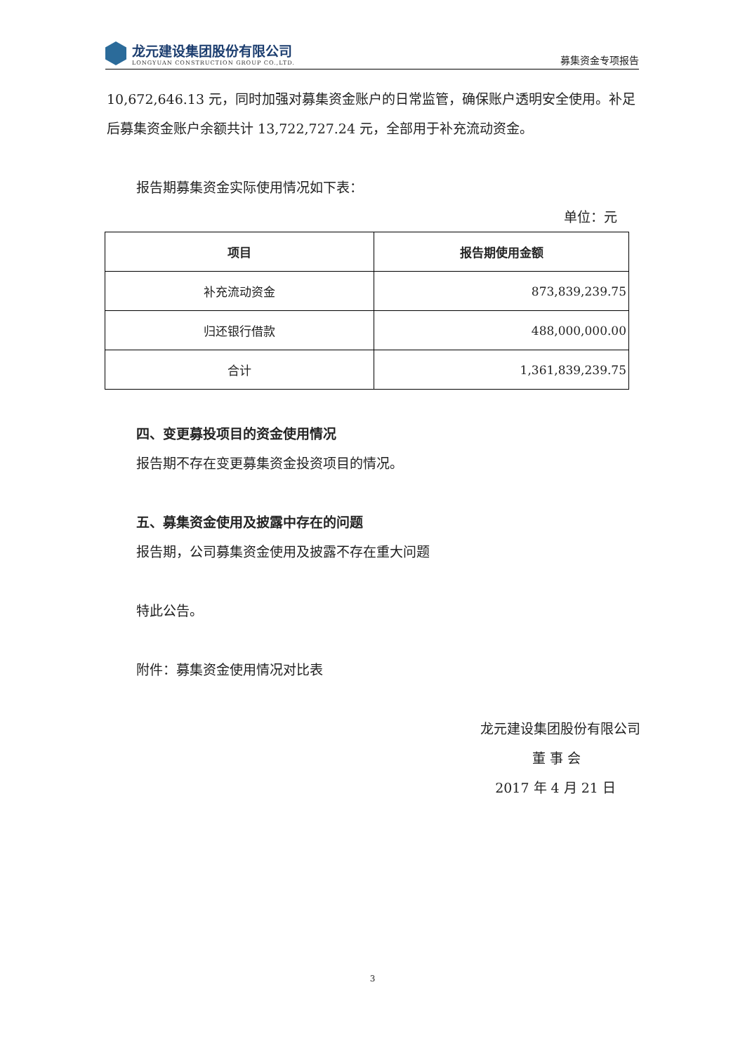龙元建设集团股份有限公司
LONGYUAN CONSTRUCTION GROUP CO.,LTD.
募集资金专项报告
10,672,646.13 元，同时加强对募集资金账户的日常监管，确保账户透明安全使用。补足后募集资金账户余额共计 13,722,727.24 元，全部用于补充流动资金。
报告期募集资金实际使用情况如下表：
单位：元
| 项目 | 报告期使用金额 |
| --- | --- |
| 补充流动资金 | 873,839,239.75 |
| 归还银行借款 | 488,000,000.00 |
| 合计 | 1,361,839,239.75 |
四、变更募投项目的资金使用情况
报告期不存在变更募集资金投资项目的情况。
五、募集资金使用及披露中存在的问题
报告期，公司募集资金使用及披露不存在重大问题
特此公告。
附件：募集资金使用情况对比表
龙元建设集团股份有限公司
董 事 会
2017 年 4 月 21 日
3